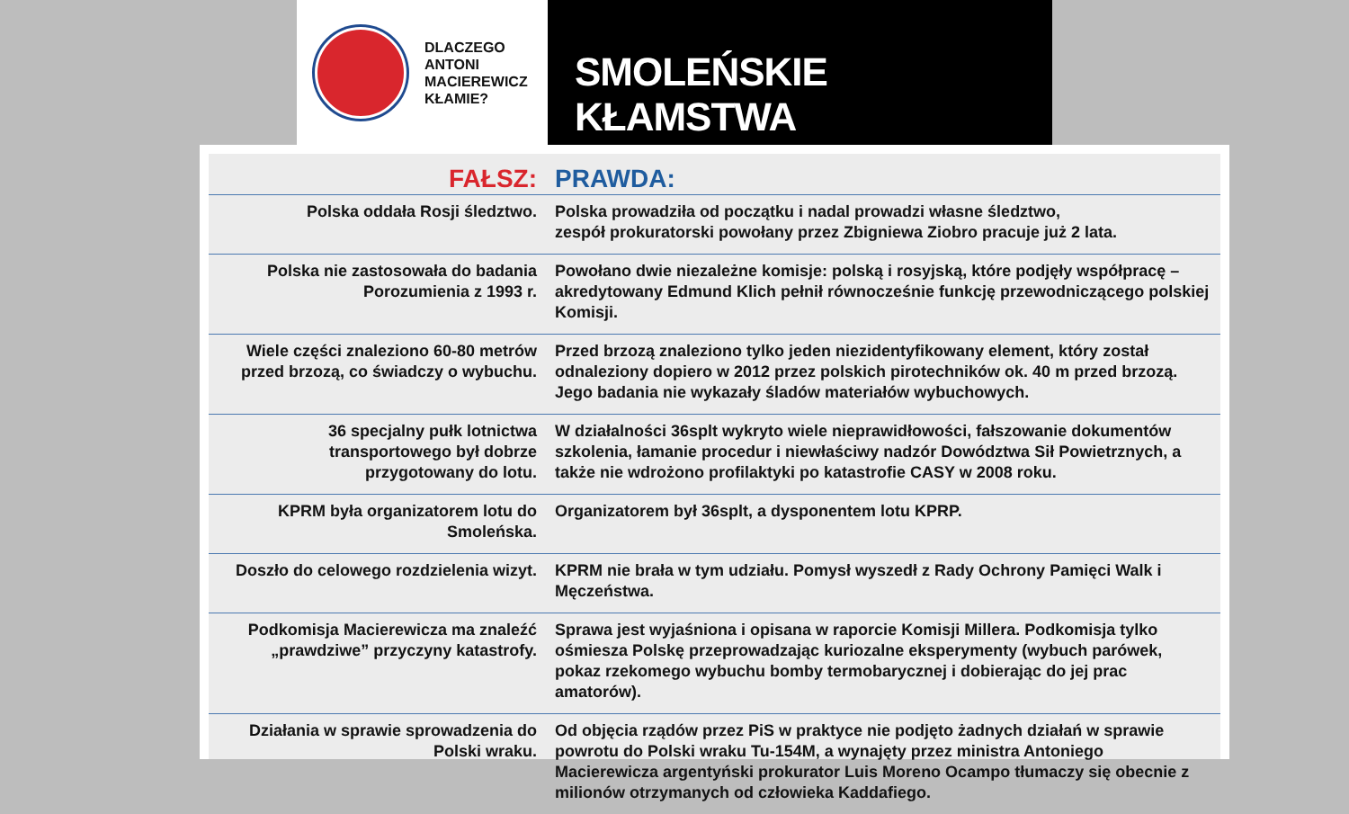DLACZEGO
ANTONI
MACIEREWICZ
KŁAMIE?
SMOLEŃSKIE KŁAMSTWA
| FAŁSZ: | PRAWDA: |
| --- | --- |
| Polska oddała Rosji śledztwo. | Polska prowadziła od początku i nadal prowadzi własne śledztwo, zespół prokuratorski powołany przez Zbigniewa Ziobro pracuje już 2 lata. |
| Polska nie zastosowała do badania Porozumienia z 1993 r. | Powołano dwie niezależne komisje: polską i rosyjską, które podjęły współpracę – akredytowany Edmund Klich pełnił równocześnie funkcję przewodniczącego polskiej Komisji. |
| Wiele części znaleziono 60-80 metrów przed brzozą, co świadczy o wybuchu. | Przed brzozą znaleziono tylko jeden niezidentyfikowany element, który został odnaleziony dopiero w 2012 przez polskich pirotechników ok. 40 m przed brzozą. Jego badania nie wykazały śladów materiałów wybuchowych. |
| 36 specjalny pułk lotnictwa transportowego był dobrze przygotowany do lotu. | W działalności 36splt wykryto wiele nieprawidłowości, fałszowanie dokumentów szkolenia, łamanie procedur i niewłaściwy nadzór Dowództwa Sił Powietrznych, a także nie wdrożono profilaktyki po katastrofie CASY w 2008 roku. |
| KPRM była organizatorem lotu do Smoleńska. | Organizatorem był 36splt, a dysponentem lotu KPRP. |
| Doszło do celowego rozdzielenia wizyt. | KPRM nie brała w tym udziału. Pomysł wyszedł z Rady Ochrony Pamięci Walk i Męczeństwa. |
| Podkomisja Macierewicza ma znaleźć „prawdziwe” przyczyny katastrofy. | Sprawa jest wyjaśniona i opisana w raporcie Komisji Millera. Podkomisja tylko ośmiesza Polskę przeprowadzając kuriozalne eksperymenty (wybuch parówek, pokaz rzekomego wybuchu bomby termobarycznej i dobierając do jej prac amatorów). |
| Działania w sprawie sprowadzenia do Polski wraku. | Od objęcia rządów przez PiS w praktyce nie podjęto żadnych działań w sprawie powrotu do Polski wraku Tu-154M, a wynajęty przez ministra Antoniego Macierewicza argentyński prokurator Luis Moreno Ocampo tłumaczy się obecnie z milionów otrzymanych od człowieka Kaddafiego. |